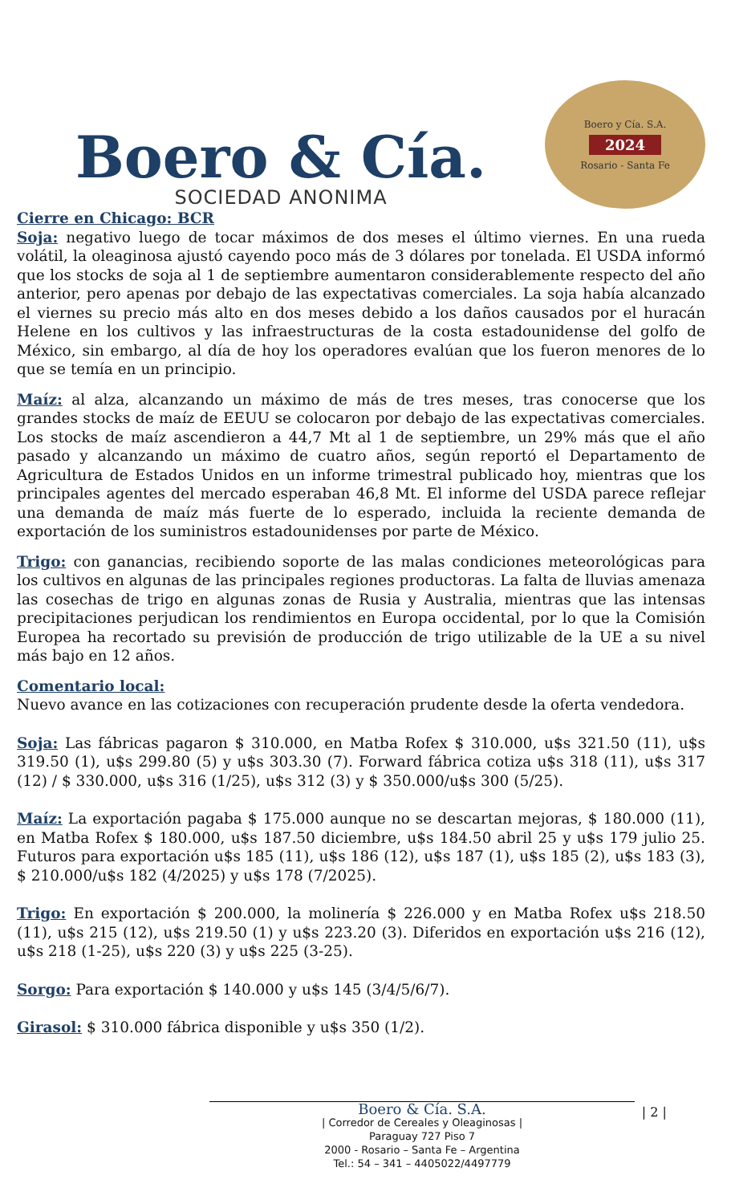Boero & Cía.
SOCIEDAD ANONIMA
Boero y Cía. S.A.
2024
Rosario - Santa Fe
Cierre en Chicago: BCR
Soja: negativo luego de tocar máximos de dos meses el último viernes. En una rueda volátil, la oleaginosa ajustó cayendo poco más de 3 dólares por tonelada. El USDA informó que los stocks de soja al 1 de septiembre aumentaron considerablemente respecto del año anterior, pero apenas por debajo de las expectativas comerciales. La soja había alcanzado el viernes su precio más alto en dos meses debido a los daños causados por el huracán Helene en los cultivos y las infraestructuras de la costa estadounidense del golfo de México, sin embargo, al día de hoy los operadores evalúan que los fueron menores de lo que se temía en un principio.
Maíz: al alza, alcanzando un máximo de más de tres meses, tras conocerse que los grandes stocks de maíz de EEUU se colocaron por debajo de las expectativas comerciales. Los stocks de maíz ascendieron a 44,7 Mt al 1 de septiembre, un 29% más que el año pasado y alcanzando un máximo de cuatro años, según reportó el Departamento de Agricultura de Estados Unidos en un informe trimestral publicado hoy, mientras que los principales agentes del mercado esperaban 46,8 Mt. El informe del USDA parece reflejar una demanda de maíz más fuerte de lo esperado, incluida la reciente demanda de exportación de los suministros estadounidenses por parte de México.
Trigo: con ganancias, recibiendo soporte de las malas condiciones meteorológicas para los cultivos en algunas de las principales regiones productoras. La falta de lluvias amenaza las cosechas de trigo en algunas zonas de Rusia y Australia, mientras que las intensas precipitaciones perjudican los rendimientos en Europa occidental, por lo que la Comisión Europea ha recortado su previsión de producción de trigo utilizable de la UE a su nivel más bajo en 12 años.
Comentario local:
Nuevo avance en las cotizaciones con recuperación prudente desde la oferta vendedora.
Soja: Las fábricas pagaron $ 310.000, en Matba Rofex $ 310.000, u$s 321.50 (11), u$s 319.50 (1), u$s 299.80 (5) y u$s 303.30 (7). Forward fábrica cotiza u$s 318 (11), u$s 317 (12) / $ 330.000, u$s 316 (1/25), u$s 312 (3) y $ 350.000/u$s 300 (5/25).
Maíz: La exportación pagaba $ 175.000 aunque no se descartan mejoras, $ 180.000 (11), en Matba Rofex $ 180.000, u$s 187.50 diciembre, u$s 184.50 abril 25 y u$s 179 julio 25. Futuros para exportación u$s 185 (11), u$s 186 (12), u$s 187 (1), u$s 185 (2), u$s 183 (3), $ 210.000/u$s 182 (4/2025) y u$s 178 (7/2025).
Trigo: En exportación $ 200.000, la molinería $ 226.000 y en Matba Rofex u$s 218.50 (11), u$s 215 (12), u$s 219.50 (1) y u$s 223.20 (3). Diferidos en exportación u$s 216 (12), u$s 218 (1-25), u$s 220 (3) y u$s 225 (3-25).
Sorgo: Para exportación $ 140.000 y u$s 145 (3/4/5/6/7).
Girasol: $ 310.000 fábrica disponible y u$s 350 (1/2).
| 2 |
Boero & Cía. S.A.
| Corredor de Cereales y Oleaginosas |
Paraguay 727 Piso 7
2000 - Rosario – Santa Fe – Argentina
Tel.: 54 – 341 – 4405022/4497779